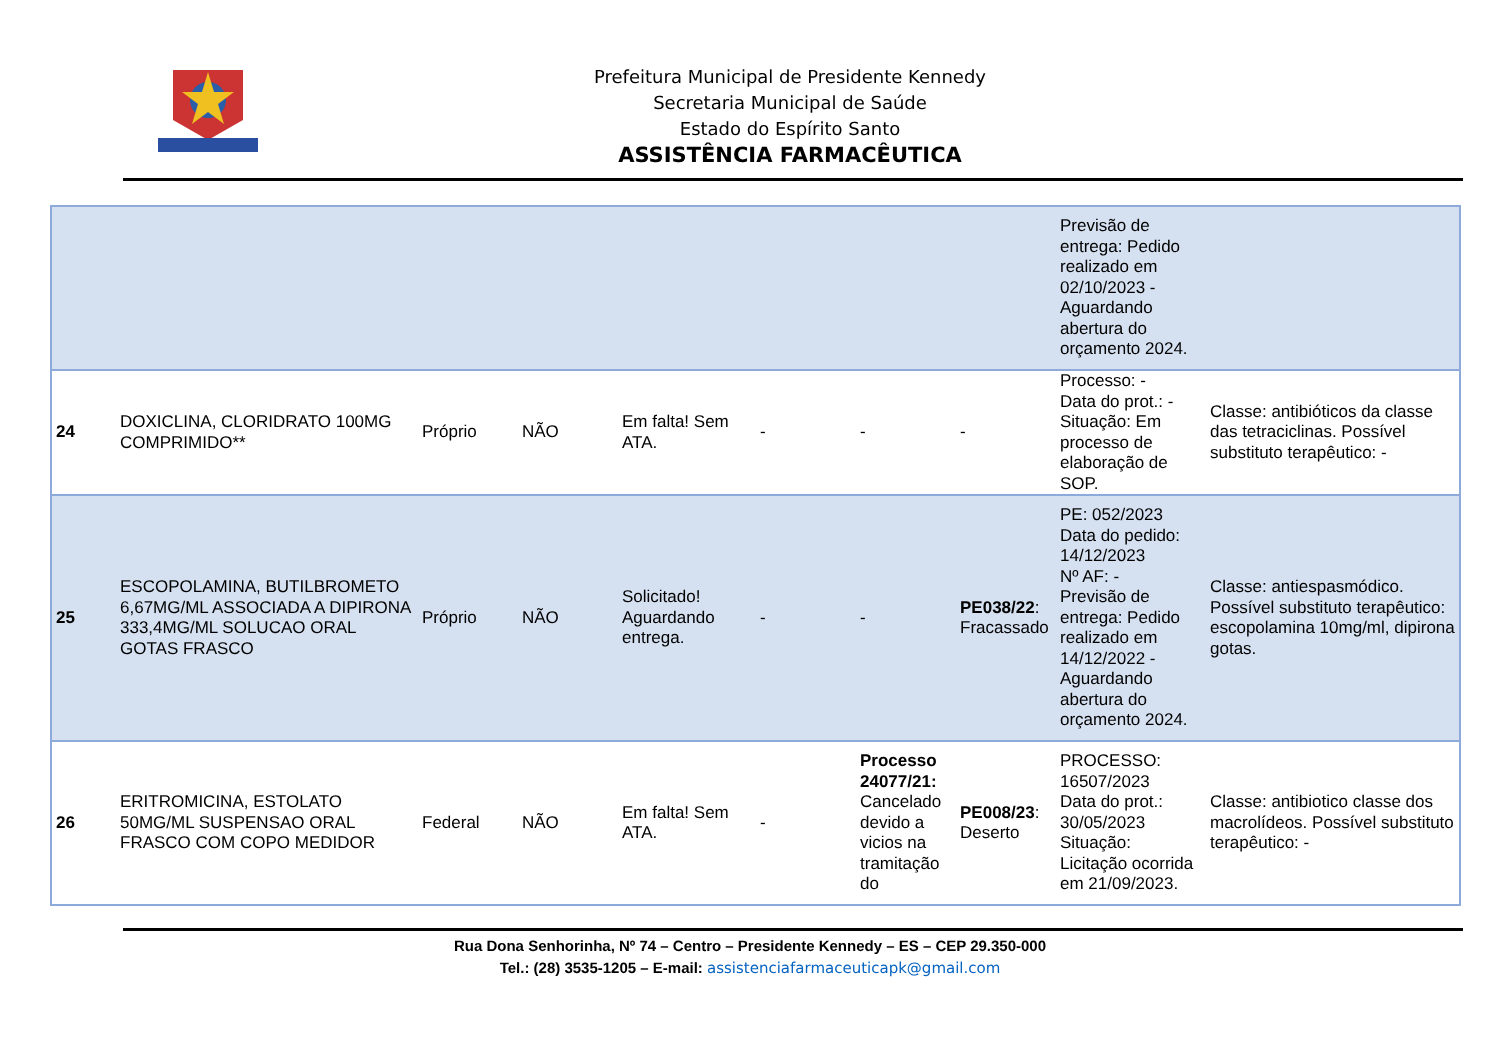Prefeitura Municipal de Presidente Kennedy
Secretaria Municipal de Saúde
Estado do Espírito Santo
ASSISTÊNCIA FARMACÊUTICA
| | | | | | | | | Previsão de entrega: Pedido realizado em 02/10/2023 - Aguardando abertura do orçamento 2024. | |
| 24 | DOXICLINA, CLORIDRATO 100MG COMPRIMIDO** | Próprio | NÃO | Em falta! Sem ATA. | - | - | - | Processo: - Data do prot.: - Situação: Em processo de elaboração de SOP. | Classe: antibióticos da classe das tetraciclinas. Possível substituto terapêutico: - |
| 25 | ESCOPOLAMINA, BUTILBROMETO 6,67MG/ML ASSOCIADA A DIPIRONA 333,4MG/ML SOLUCAO ORAL GOTAS FRASCO | Próprio | NÃO | Solicitado! Aguardando entrega. | - | - | PE038/22 : Fracassado | PE: 052/2023 Data do pedido: 14/12/2023 Nº AF: - Previsão de entrega: Pedido realizado em 14/12/2022 - Aguardando abertura do orçamento 2024. | Classe: antiespasmódico. Possível substituto terapêutico: escopolamina 10mg/ml, dipirona gotas. |
| 26 | ERITROMICINA, ESTOLATO 50MG/ML SUSPENSAO ORAL FRASCO COM COPO MEDIDOR | Federal | NÃO | Em falta! Sem ATA. | - | Processo 24077/21: Cancelado devido a vicios na tramitação do | PE008/23 : Deserto | PROCESSO: 16507/2023 Data do prot.: 30/05/2023 Situação: Licitação ocorrida em 21/09/2023. | Classe: antibiotico classe dos macrolídeos. Possível substituto terapêutico: - |
Rua Dona Senhorinha, Nº 74 – Centro – Presidente Kennedy – ES – CEP 29.350-000
Tel.: (28) 3535-1205 – E-mail: assistenciafarmaceuticapk@gmail.com